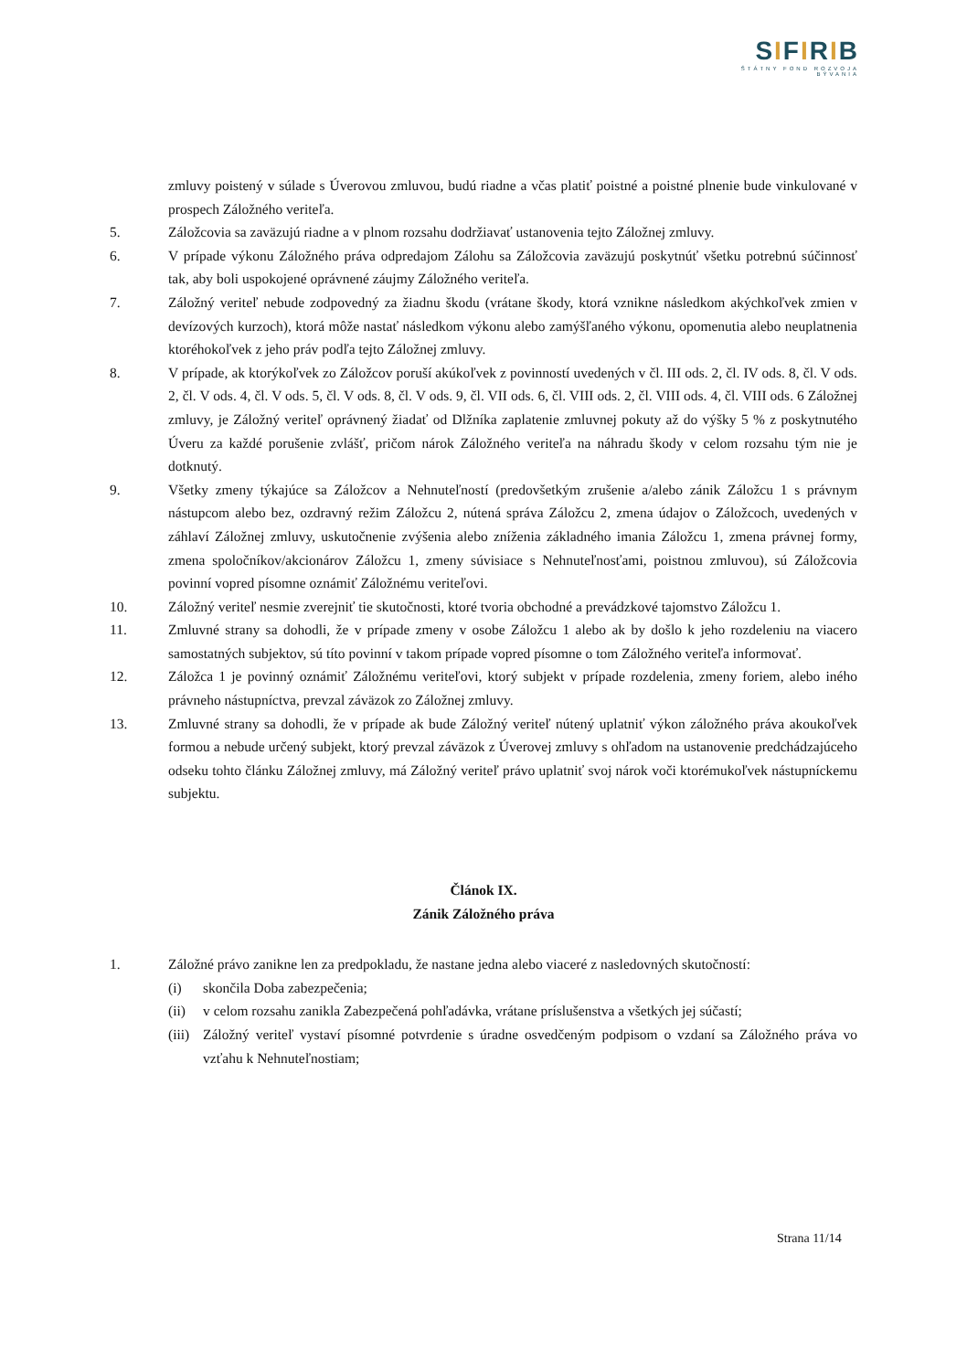SIFIRIB
ŠTÁTNY FOND ROZVOJA BÝVANIA
zmluvy poistený v súlade s Úverovou zmluvou, budú riadne a včas platiť poistné a poistné plnenie bude vinkulované v prospech Záložného veriteľa.
5. Záložcovia sa zaväzujú riadne a v plnom rozsahu dodržiavať ustanovenia tejto Záložnej zmluvy.
6. V prípade výkonu Záložného práva odpredajom Zálohu sa Záložcovia zaväzujú poskytnúť všetku potrebnú súčinnosť tak, aby boli uspokojené oprávnené záujmy Záložného veriteľa.
7. Záložný veriteľ nebude zodpovedný za žiadnu škodu (vrátane škody, ktorá vznikne následkom akýchkoľvek zmien v devízových kurzoch), ktorá môže nastať následkom výkonu alebo zamýšľaného výkonu, opomenutia alebo neuplatnenia ktoréhokoľvek z jeho práv podľa tejto Záložnej zmluvy.
8. V prípade, ak ktorýkoľvek zo Záložcov poruší akúkoľvek z povinností uvedených v čl. III ods. 2, čl. IV ods. 8, čl. V ods. 2, čl. V ods. 4, čl. V ods. 5, čl. V ods. 8, čl. V ods. 9, čl. VII ods. 6, čl. VIII ods. 2, čl. VIII ods. 4, čl. VIII ods. 6 Záložnej zmluvy, je Záložný veriteľ oprávnený žiadať od Dlžníka zaplatenie zmluvnej pokuty až do výšky 5 % z poskytnutého Úveru za každé porušenie zvlášť, pričom nárok Záložného veriteľa na náhradu škody v celom rozsahu tým nie je dotknutý.
9. Všetky zmeny týkajúce sa Záložcov a Nehnuteľností (predovšetkým zrušenie a/alebo zánik Záložcu 1 s právnym nástupcom alebo bez, ozdravný režim Záložcu 2, nútená správa Záložcu 2, zmena údajov o Záložcoch, uvedených v záhlaví Záložnej zmluvy, uskutočnenie zvýšenia alebo zníženia základného imania Záložcu 1, zmena právnej formy, zmena spoločníkov/akcionárov Záložcu 1, zmeny súvisiace s Nehnuteľnosťami, poistnou zmluvou), sú Záložcovia povinní vopred písomne oznámiť Záložnému veriteľovi.
10. Záložný veriteľ nesmie zverejniť tie skutočnosti, ktoré tvoria obchodné a prevádzkové tajomstvo Záložcu 1.
11. Zmluvné strany sa dohodli, že v prípade zmeny v osobe Záložcu 1 alebo ak by došlo k jeho rozdeleniu na viacero samostatných subjektov, sú títo povinní v takom prípade vopred písomne o tom Záložného veriteľa informovať.
12. Záložca 1 je povinný oznámiť Záložnému veriteľovi, ktorý subjekt v prípade rozdelenia, zmeny foriem, alebo iného právneho nástupníctva, prevzal záväzok zo Záložnej zmluvy.
13. Zmluvné strany sa dohodli, že v prípade ak bude Záložný veriteľ nútený uplatniť výkon záložného práva akoukoľvek formou a nebude určený subjekt, ktorý prevzal záväzok z Úverovej zmluvy s ohľadom na ustanovenie predchádzajúceho odseku tohto článku Záložnej zmluvy, má Záložný veriteľ právo uplatniť svoj nárok voči ktorémukoľvek nástupníckemu subjektu.
Článok IX.
Zánik Záložného práva
1. Záložné právo zanikne len za predpokladu, že nastane jedna alebo viaceré z nasledovných skutočností:
(i) skončila Doba zabezpečenia;
(ii) v celom rozsahu zanikla Zabezpečená pohľadávka, vrátane príslušenstva a všetkých jej súčastí;
(iii)
Záložný veriteľ vystaví písomné potvrdenie s úradne osvedčeným podpisom o vzdaní sa Záložného práva vo vzťahu k Nehnuteľnostiam;
Strana 11/14